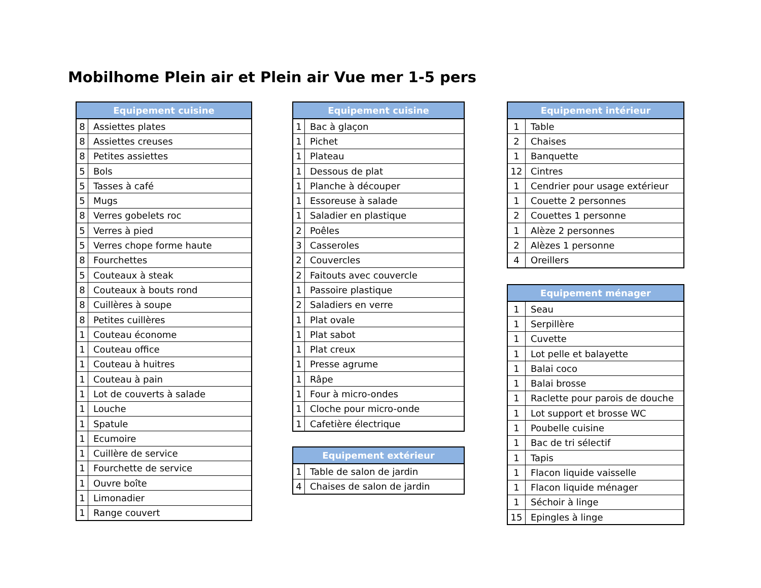Mobilhome Plein air et Plein air Vue mer 1-5 pers
| Equipement cuisine | |
| --- | --- |
| 8 | Assiettes plates |
| 8 | Assiettes creuses |
| 8 | Petites assiettes |
| 5 | Bols |
| 5 | Tasses à café |
| 5 | Mugs |
| 8 | Verres gobelets roc |
| 5 | Verres à pied |
| 5 | Verres chope forme haute |
| 8 | Fourchettes |
| 5 | Couteaux à steak |
| 8 | Couteaux à bouts rond |
| 8 | Cuillères à soupe |
| 8 | Petites cuillères |
| 1 | Couteau économe |
| 1 | Couteau office |
| 1 | Couteau à huitres |
| 1 | Couteau à pain |
| 1 | Lot de couverts à salade |
| 1 | Louche |
| 1 | Spatule |
| 1 | Ecumoire |
| 1 | Cuillère de service |
| 1 | Fourchette de service |
| 1 | Ouvre boîte |
| 1 | Limonadier |
| 1 | Range couvert |
| Equipement cuisine | |
| --- | --- |
| 1 | Bac à glaçon |
| 1 | Pichet |
| 1 | Plateau |
| 1 | Dessous de plat |
| 1 | Planche à découper |
| 1 | Essoreuse à salade |
| 1 | Saladier en plastique |
| 2 | Poêles |
| 3 | Casseroles |
| 2 | Couvercles |
| 2 | Faitouts avec couvercle |
| 1 | Passoire plastique |
| 2 | Saladiers en verre |
| 1 | Plat ovale |
| 1 | Plat sabot |
| 1 | Plat creux |
| 1 | Presse agrume |
| 1 | Râpe |
| 1 | Four à micro-ondes |
| 1 | Cloche pour micro-onde |
| 1 | Cafetière électrique |
| Equipement extérieur | |
| --- | --- |
| 1 | Table de salon de jardin |
| 4 | Chaises de salon de jardin |
| Equipement intérieur | |
| --- | --- |
| 1 | Table |
| 2 | Chaises |
| 1 | Banquette |
| 12 | Cintres |
| 1 | Cendrier pour usage extérieur |
| 1 | Couette 2 personnes |
| 2 | Couettes 1 personne |
| 1 | Alèze 2 personnes |
| 2 | Alèzes 1 personne |
| 4 | Oreillers |
| Equipement ménager | |
| --- | --- |
| 1 | Seau |
| 1 | Serpillère |
| 1 | Cuvette |
| 1 | Lot pelle et balayette |
| 1 | Balai coco |
| 1 | Balai brosse |
| 1 | Raclette pour parois de douche |
| 1 | Lot support et brosse WC |
| 1 | Poubelle cuisine |
| 1 | Bac de tri sélectif |
| 1 | Tapis |
| 1 | Flacon liquide vaisselle |
| 1 | Flacon liquide ménager |
| 1 | Séchoir à linge |
| 15 | Epingles à linge |